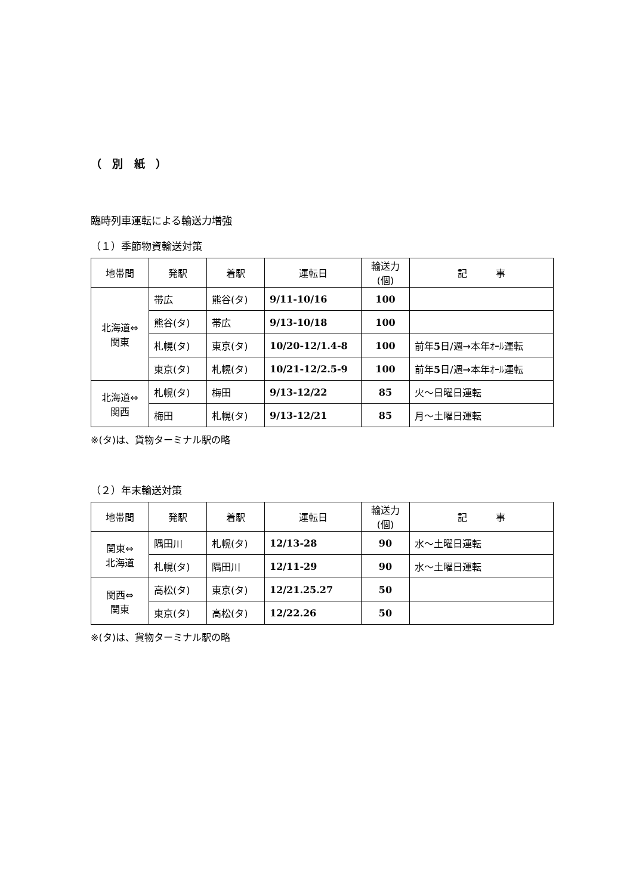（ 別 紙 ）
臨時列車運転による輸送力増強
（１）季節物資輸送対策
| 地帯間 | 発駅 | 着駅 | 運転日 | 輸送力 (個) | 記 事 |
| --- | --- | --- | --- | --- | --- |
| 北海道⇔ 関東 | 帯広 | 熊谷(タ) | 9/11-10/16 | 100 | |
| | 熊谷(タ) | 帯広 | 9/13-10/18 | 100 | |
| | 札幌(タ) | 東京(タ) | 10/20-12/1.4-8 | 100 | 前年 5 日/週→本年ｵｰﾙ運転 |
| | 東京(タ) | 札幌(タ) | 10/21-12/2.5-9 | 100 | 前年 5 日/週→本年ｵｰﾙ運転 |
| 北海道⇔ 関西 | 札幌(タ) | 梅田 | 9/13-12/22 | 85 | 火～日曜日運転 |
| | 梅田 | 札幌(タ) | 9/13-12/21 | 85 | 月～土曜日運転 |
※(タ)は、貨物ターミナル駅の略
（２）年末輸送対策
| 地帯間 | 発駅 | 着駅 | 運転日 | 輸送力 (個) | 記 事 |
| --- | --- | --- | --- | --- | --- |
| 関東⇔ 北海道 | 隅田川 | 札幌(タ) | 12/13-28 | 90 | 水～土曜日運転 |
| | 札幌(タ) | 隅田川 | 12/11-29 | 90 | 水～土曜日運転 |
| 関西⇔ 関東 | 高松(タ) | 東京(タ) | 12/21.25.27 | 50 | |
| | 東京(タ) | 高松(タ) | 12/22.26 | 50 | |
※(タ)は、貨物ターミナル駅の略